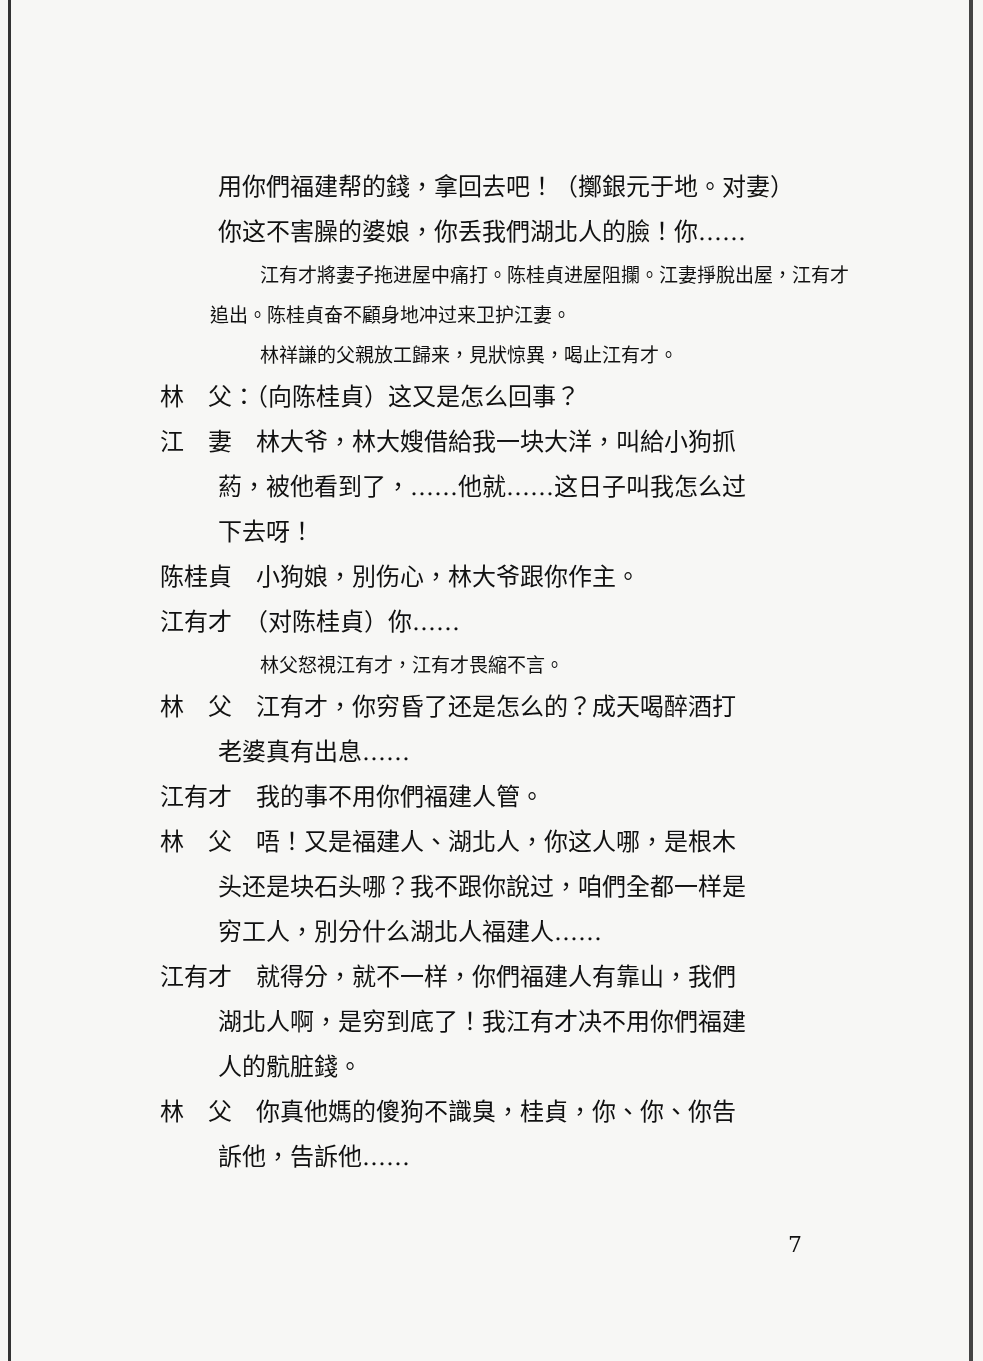用你們福建帮的錢，拿回去吧！（擲銀元于地。对妻）
你这不害臊的婆娘，你丢我們湖北人的臉！你……
江有才將妻子拖进屋中痛打。陈桂貞进屋阻攔。江妻掙脫出屋，江有才追出。陈桂貞奋不顧身地冲过来卫护江妻。
林祥謙的父親放工歸来，見狀惊異，喝止江有才。
林　父：（向陈桂貞）这又是怎么回事？
江　妻　林大爷，林大嫂借給我一块大洋，叫給小狗抓
葯，被他看到了，……他就……这日子叫我怎么过
下去呀！
陈桂貞　小狗娘，別伤心，林大爷跟你作主。
江有才　（对陈桂貞）你……
林父怒視江有才，江有才畏縮不言。
林　父　江有才，你穷昏了还是怎么的？成天喝醉酒打
老婆真有出息……
江有才　我的事不用你們福建人管。
林　父　唔！又是福建人、湖北人，你这人哪，是根木
头还是块石头哪？我不跟你說过，咱們全都一样是
穷工人，別分什么湖北人福建人……
江有才　就得分，就不一样，你們福建人有靠山，我們
湖北人啊，是穷到底了！我江有才决不用你們福建
人的骯脏錢。
林　父　你真他媽的傻狗不識臭，桂貞，你、你、你告
訴他，告訴他……
7